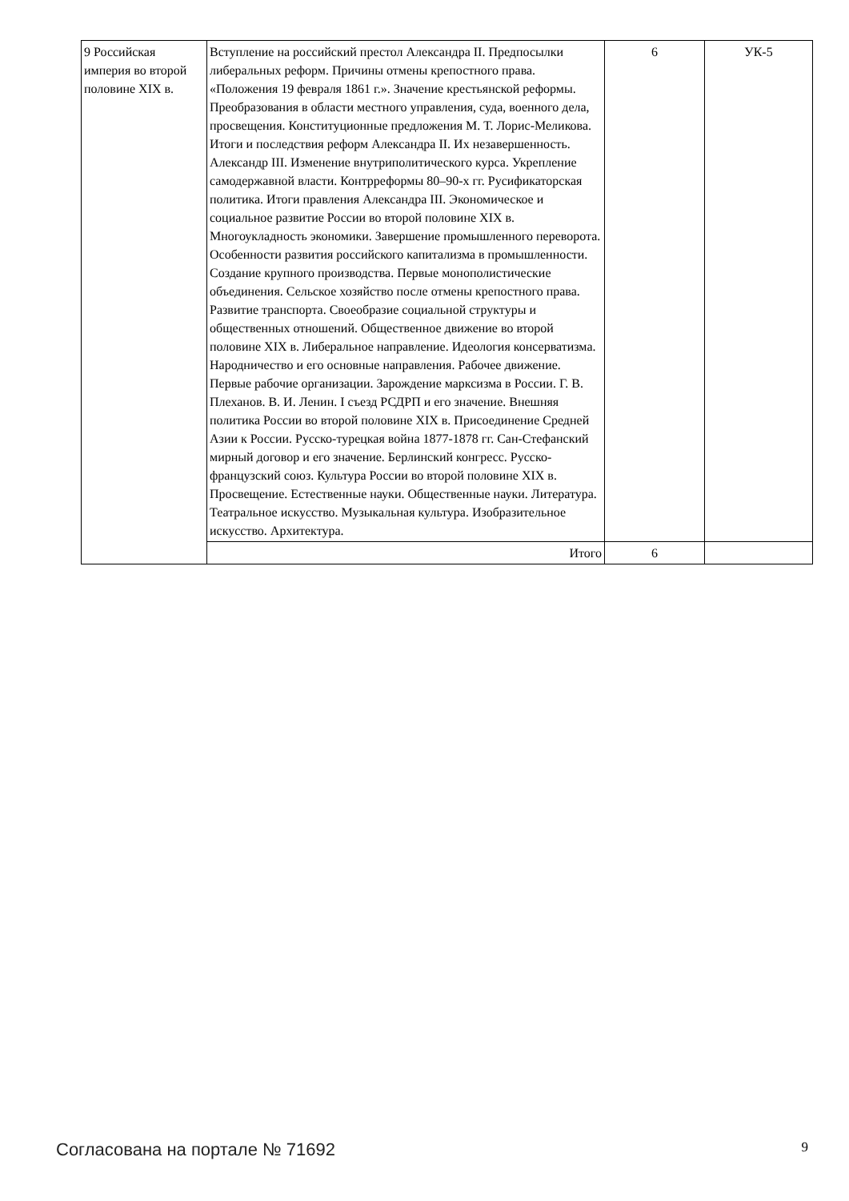| 9 Российская империя во второй половине XIX в. | Вступление на российский престол Александра II. Предпосылки либеральных реформ. Причины отмены крепостного права. «Положения 19 февраля 1861 г.». Значение крестьянской реформы. Преобразования в области местного управления, суда, военного дела, просвещения. Конституционные предложения М. Т. Лорис-Меликова. Итоги и последствия реформ Александра II. Их незавершенность. Александр III. Изменение внутриполитического курса. Укрепление самодержавной власти. Контрреформы 80–90-х гг. Русификаторская политика. Итоги правления Александра III. Экономическое и социальное развитие России во второй половине XIX в. Многоукладность экономики. Завершение промышленного переворота. Особенности развития российского капитализма в промышленности. Создание крупного производства. Первые монополистические объединения. Сельское хозяйство после отмены крепостного права. Развитие транспорта. Своеобразие социальной структуры и общественных отношений. Общественное движение во второй половине XIX в. Либеральное направление. Идеология консерватизма. Народничество и его основные направления. Рабочее движение. Первые рабочие организации. Зарождение марксизма в России. Г. В. Плеханов. В. И. Ленин. I съезд РСДРП и его значение. Внешняя политика России во второй половине XIX в. Присоединение Средней Азии к России. Русско-турецкая война 1877-1878 гг. Сан-Стефанский мирный договор и его значение. Берлинский конгресс. Русско-французский союз. Культура России во второй половине XIX в. Просвещение. Естественные науки. Общественные науки. Литература. Театральное искусство. Музыкальная культура. Изобразительное искусство. Архитектура. | 6 | УК-5 |
| | Итого | 6 | |
Согласована на портале № 71692 9